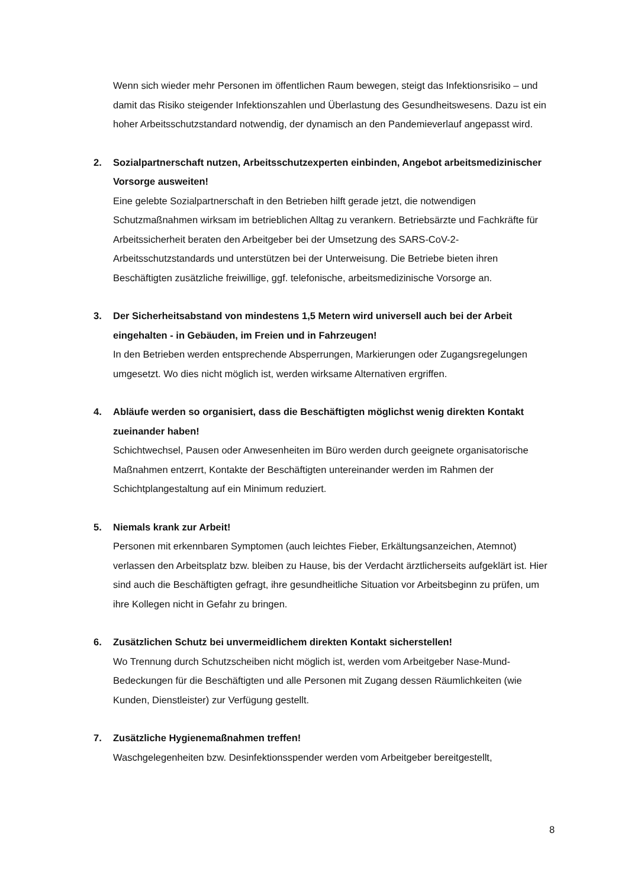Wenn sich wieder mehr Personen im öffentlichen Raum bewegen, steigt das Infektionsrisiko – und damit das Risiko steigender Infektionszahlen und Überlastung des Gesundheitswesens. Dazu ist ein hoher Arbeitsschutzstandard notwendig, der dynamisch an den Pandemieverlauf angepasst wird.
2. Sozialpartnerschaft nutzen, Arbeitsschutzexperten einbinden, Angebot arbeitsmedizinischer Vorsorge ausweiten!
Eine gelebte Sozialpartnerschaft in den Betrieben hilft gerade jetzt, die notwendigen Schutzmaßnahmen wirksam im betrieblichen Alltag zu verankern. Betriebsärzte und Fachkräfte für Arbeitssicherheit beraten den Arbeitgeber bei der Umsetzung des SARS-CoV-2-Arbeitsschutzstandards und unterstützen bei der Unterweisung. Die Betriebe bieten ihren Beschäftigten zusätzliche freiwillige, ggf. telefonische, arbeitsmedizinische Vorsorge an.
3. Der Sicherheitsabstand von mindestens 1,5 Metern wird universell auch bei der Arbeit eingehalten - in Gebäuden, im Freien und in Fahrzeugen!
In den Betrieben werden entsprechende Absperrungen, Markierungen oder Zugangsregelungen umgesetzt. Wo dies nicht möglich ist, werden wirksame Alternativen ergriffen.
4. Abläufe werden so organisiert, dass die Beschäftigten möglichst wenig direkten Kontakt zueinander haben!
Schichtwechsel, Pausen oder Anwesenheiten im Büro werden durch geeignete organisatorische Maßnahmen entzerrt, Kontakte der Beschäftigten untereinander werden im Rahmen der Schichtplangestaltung auf ein Minimum reduziert.
5. Niemals krank zur Arbeit!
Personen mit erkennbaren Symptomen (auch leichtes Fieber, Erkältungsanzeichen, Atemnot) verlassen den Arbeitsplatz bzw. bleiben zu Hause, bis der Verdacht ärztlicherseits aufgeklärt ist. Hier sind auch die Beschäftigten gefragt, ihre gesundheitliche Situation vor Arbeitsbeginn zu prüfen, um ihre Kollegen nicht in Gefahr zu bringen.
6. Zusätzlichen Schutz bei unvermeidlichem direkten Kontakt sicherstellen!
Wo Trennung durch Schutzscheiben nicht möglich ist, werden vom Arbeitgeber Nase-Mund-Bedeckungen für die Beschäftigten und alle Personen mit Zugang dessen Räumlichkeiten (wie Kunden, Dienstleister) zur Verfügung gestellt.
7. Zusätzliche Hygienemaßnahmen treffen!
Waschgelegenheiten bzw. Desinfektionsspender werden vom Arbeitgeber bereitgestellt,
8